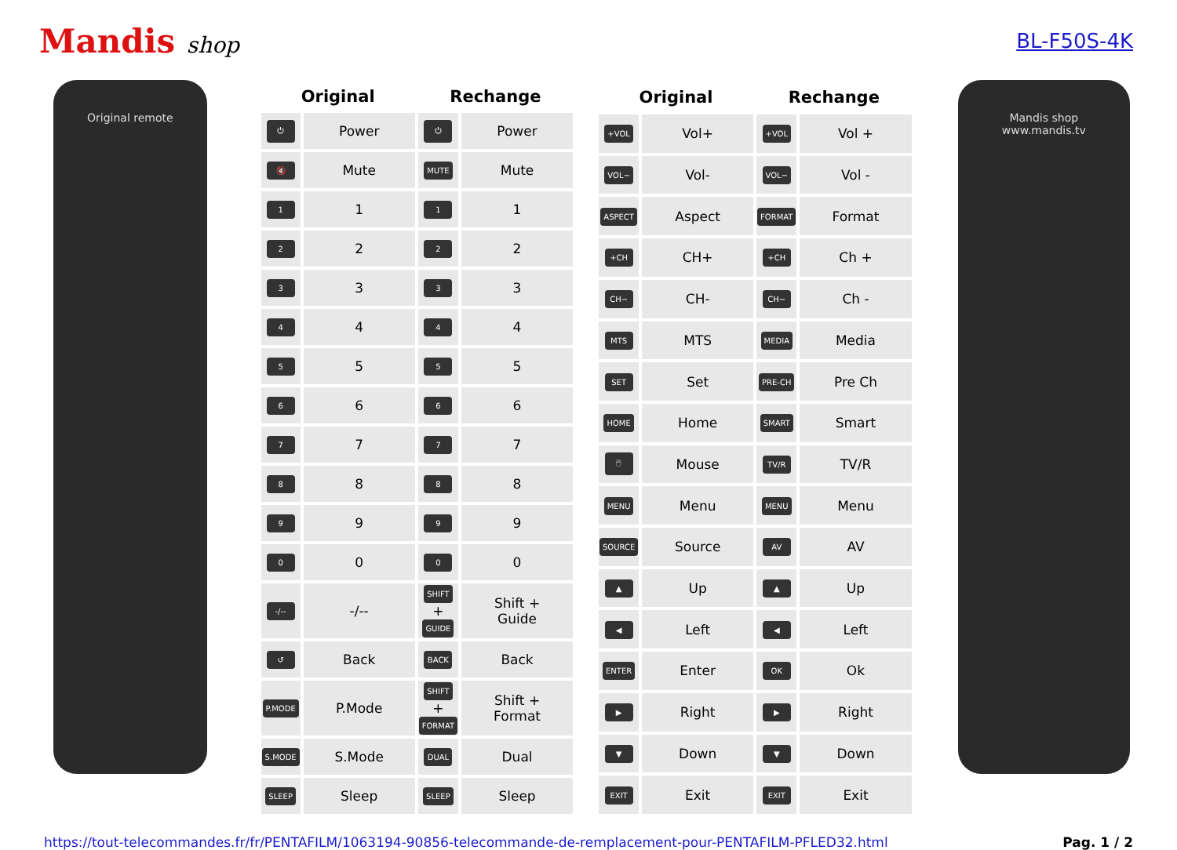Mandis shop BL-F50S-4K
Original remote
| Original | | Rechange | |
| --- | --- | --- | --- |
| ⏻ | Power | ⏻ | Power |
| 🔇 | Mute | MUTE | Mute |
| 1 | 1 | 1 | 1 |
| 2 | 2 | 2 | 2 |
| 3 | 3 | 3 | 3 |
| 4 | 4 | 4 | 4 |
| 5 | 5 | 5 | 5 |
| 6 | 6 | 6 | 6 |
| 7 | 7 | 7 | 7 |
| 8 | 8 | 8 | 8 |
| 9 | 9 | 9 | 9 |
| 0 | 0 | 0 | 0 |
| -/-- | -/-- | SHIFT + GUIDE | Shift + Guide |
| ↺ | Back | BACK | Back |
| P.MODE | P.Mode | SHIFT + FORMAT | Shift + Format |
| S.MODE | S.Mode | DUAL | Dual |
| SLEEP | Sleep | SLEEP | Sleep |
| Original | | Rechange | |
| --- | --- | --- | --- |
| +VOL | Vol+ | +VOL | Vol + |
| VOL− | Vol- | VOL− | Vol - |
| ASPECT | Aspect | FORMAT | Format |
| +CH | CH+ | +CH | Ch + |
| CH− | CH- | CH− | Ch - |
| MTS | MTS | MEDIA | Media |
| SET | Set | PRE-CH | Pre Ch |
| HOME | Home | SMART | Smart |
| 🖱 | Mouse | TV/R | TV/R |
| MENU | Menu | MENU | Menu |
| SOURCE | Source | AV | AV |
| ▲ | Up | ▲ | Up |
| ◀ | Left | ◀ | Left |
| ENTER | Enter | OK | Ok |
| ▶ | Right | ▶ | Right |
| ▼ | Down | ▼ | Down |
| EXIT | Exit | EXIT | Exit |
Mandis shop
www.mandis.tv
https://tout-telecommandes.fr/fr/PENTAFILM/1063194-90856-telecommande-de-remplacement-pour-PENTAFILM-PFLED32.html Pag. 1 / 2